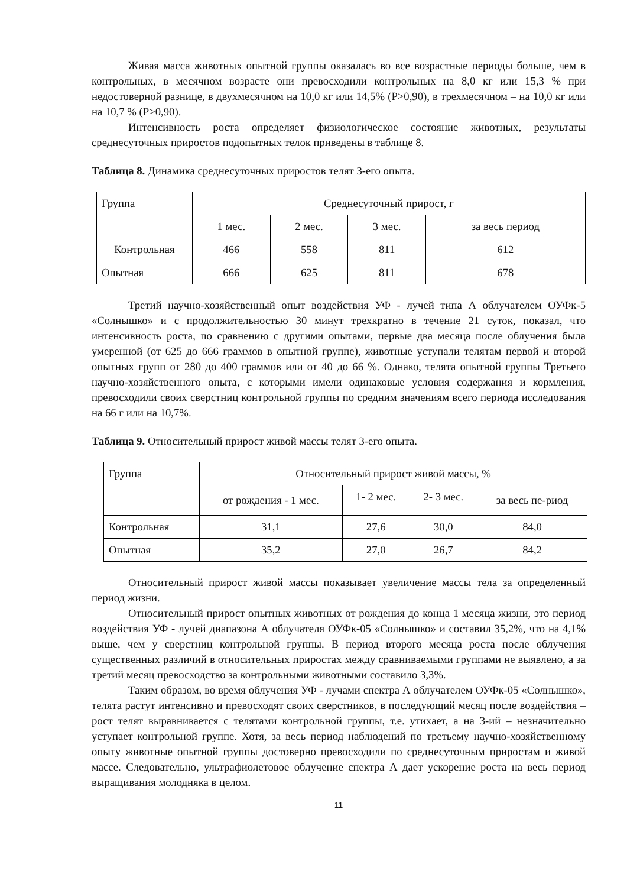Живая масса животных опытной группы оказалась во все возрастные периоды больше, чем в контрольных, в месячном возрасте они превосходили контрольных на 8,0 кг или 15,3 % при недостоверной разнице, в двухмесячном на 10,0 кг или 14,5% (Р>0,90), в трехмесячном – на 10,0 кг или на 10,7 % (Р>0,90).
Интенсивность роста определяет физиологическое состояние животных, результаты среднесуточных приростов подопытных телок приведены в таблице 8.
Таблица 8. Динамика среднесуточных приростов телят 3-его опыта.
| Группа | Среднесуточный прирост, г | | | |
| | 1 мес. | 2 мес. | 3 мес. | за весь период |
| Контрольная | 466 | 558 | 811 | 612 |
| Опытная | 666 | 625 | 811 | 678 |
Третий научно-хозяйственный опыт воздействия УФ - лучей типа А облучателем ОУФк-5 «Солнышко» и с продолжительностью 30 минут трехкратно в течение 21 суток, показал, что интенсивность роста, по сравнению с другими опытами, первые два месяца после облучения была умеренной (от 625 до 666 граммов в опытной группе), животные уступали телятам первой и второй опытных групп от 280 до 400 граммов или от 40 до 66 %. Однако, телята опытной группы Третьего научно-хозяйственного опыта, с которыми имели одинаковые условия содержания и кормления, превосходили своих сверстниц контрольной группы по средним значениям всего периода исследования на 66 г или на 10,7%.
Таблица 9. Относительный прирост живой массы телят 3-его опыта.
| Группа | Относительный прирост живой массы, % | | | |
| | от рождения - 1 мес. | 1- 2 мес. | 2- 3 мес. | за весь пе-риод |
| Контрольная | 31,1 | 27,6 | 30,0 | 84,0 |
| Опытная | 35,2 | 27,0 | 26,7 | 84,2 |
Относительный прирост живой массы показывает увеличение массы тела за определенный период жизни.
Относительный прирост опытных животных от рождения до конца 1 месяца жизни, это период воздействия УФ - лучей диапазона А облучателя ОУФк-05 «Солнышко» и составил 35,2%, что на 4,1% выше, чем у сверстниц контрольной группы. В период второго месяца роста после облучения существенных различий в относительных приростах между сравниваемыми группами не выявлено, а за третий месяц превосходство за контрольными животными составило 3,3%.
Таким образом, во время облучения УФ - лучами спектра А облучателем ОУФк-05 «Солнышко», телята растут интенсивно и превосходят своих сверстников, в последующий месяц после воздействия – рост телят выравнивается с телятами контрольной группы, т.е. утихает, а на 3-ий – незначительно уступает контрольной группе. Хотя, за весь период наблюдений по третьему научно-хозяйственному опыту животные опытной группы достоверно превосходили по среднесуточным приростам и живой массе. Следовательно, ультрафиолетовое облучение спектра А дает ускорение роста на весь период выращивания молодняка в целом.
11